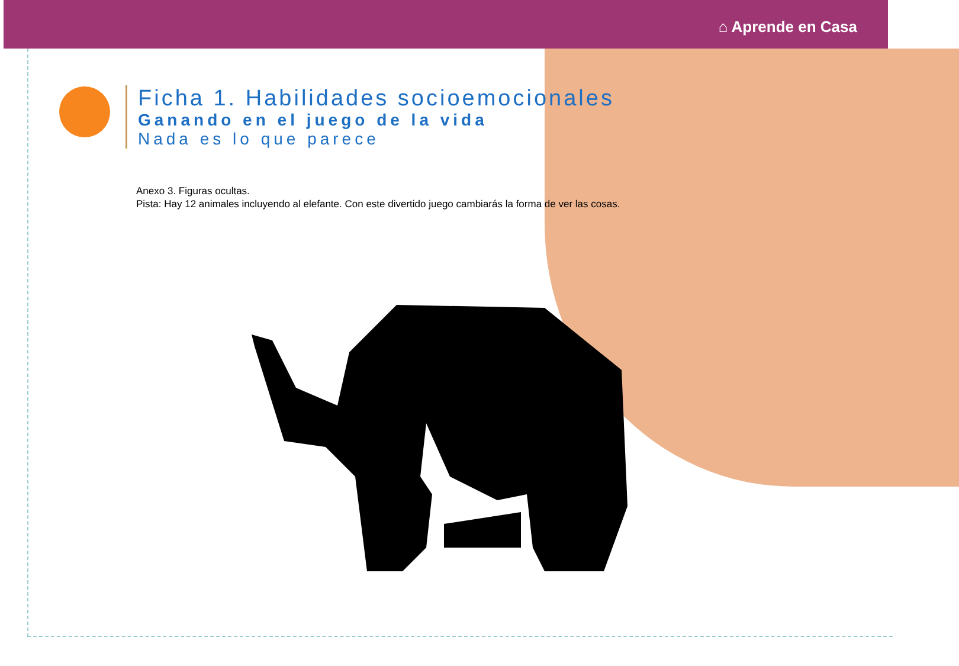⌂ Aprende en Casa
Ficha 1. Habilidades socioemocionales
Ganando en el juego de la vida
Nada es lo que parece
Anexo 3. Figuras ocultas.
Pista: Hay 12 animales incluyendo al elefante. Con este divertido juego cambiarás la forma de ver las cosas.